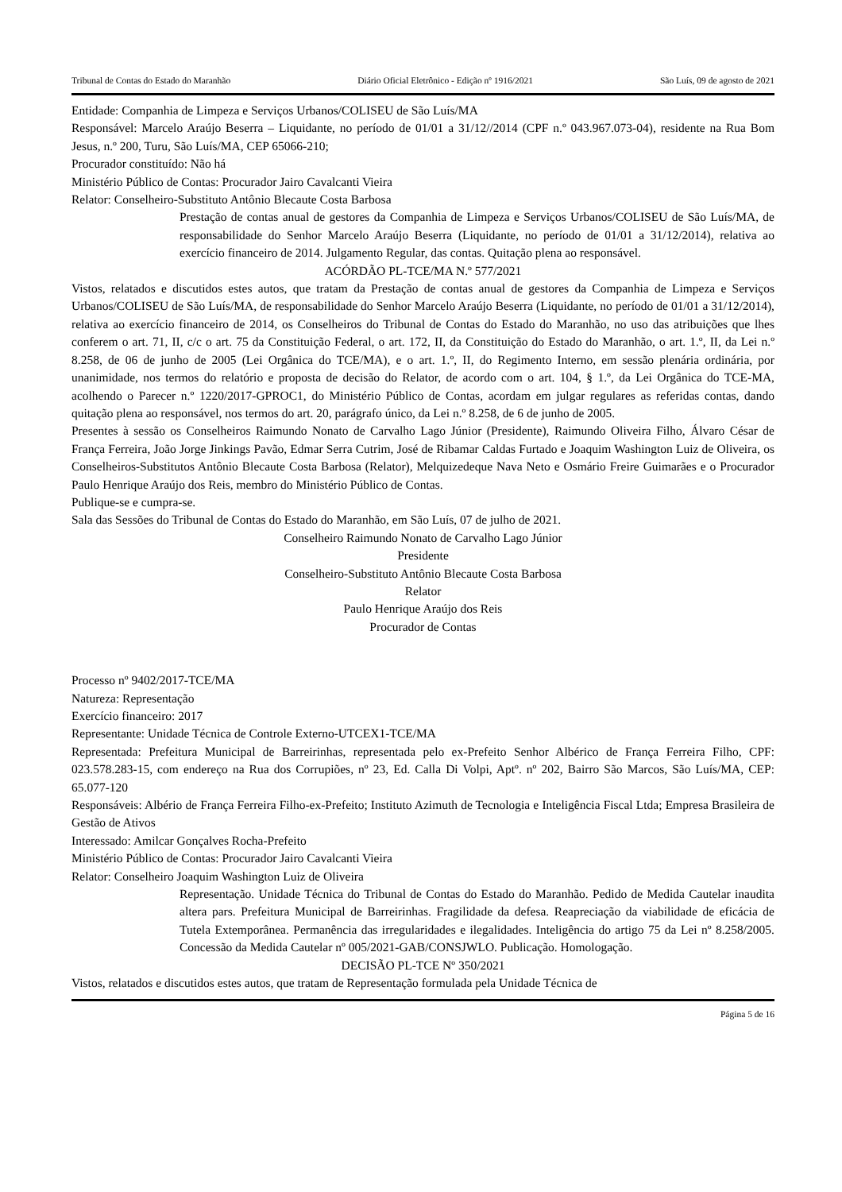Tribunal de Contas do Estado do Maranhão Diário Oficial Eletrônico - Edição nº 1916/2021 São Luís, 09 de agosto de 2021
Entidade: Companhia de Limpeza e Serviços Urbanos/COLISEU de São Luís/MA
Responsável: Marcelo Araújo Beserra – Liquidante, no período de 01/01 a 31/12//2014 (CPF n.º 043.967.073-04), residente na Rua Bom Jesus, n.º 200, Turu, São Luís/MA, CEP 65066-210;
Procurador constituído: Não há
Ministério Público de Contas: Procurador Jairo Cavalcanti Vieira
Relator: Conselheiro-Substituto Antônio Blecaute Costa Barbosa
Prestação de contas anual de gestores da Companhia de Limpeza e Serviços Urbanos/COLISEU de São Luís/MA, de responsabilidade do Senhor Marcelo Araújo Beserra (Liquidante, no período de 01/01 a 31/12/2014), relativa ao exercício financeiro de 2014. Julgamento Regular, das contas. Quitação plena ao responsável.
ACÓRDÃO PL-TCE/MA N.º 577/2021
Vistos, relatados e discutidos estes autos, que tratam da Prestação de contas anual de gestores da Companhia de Limpeza e Serviços Urbanos/COLISEU de São Luís/MA, de responsabilidade do Senhor Marcelo Araújo Beserra (Liquidante, no período de 01/01 a 31/12/2014), relativa ao exercício financeiro de 2014, os Conselheiros do Tribunal de Contas do Estado do Maranhão, no uso das atribuições que lhes conferem o art. 71, II, c/c o art. 75 da Constituição Federal, o art. 172, II, da Constituição do Estado do Maranhão, o art. 1.º, II, da Lei n.º 8.258, de 06 de junho de 2005 (Lei Orgânica do TCE/MA), e o art. 1.º, II, do Regimento Interno, em sessão plenária ordinária, por unanimidade, nos termos do relatório e proposta de decisão do Relator, de acordo com o art. 104, § 1.º, da Lei Orgânica do TCE-MA, acolhendo o Parecer n.º 1220/2017-GPROC1, do Ministério Público de Contas, acordam em julgar regulares as referidas contas, dando quitação plena ao responsável, nos termos do art. 20, parágrafo único, da Lei n.º 8.258, de 6 de junho de 2005.
Presentes à sessão os Conselheiros Raimundo Nonato de Carvalho Lago Júnior (Presidente), Raimundo Oliveira Filho, Álvaro César de França Ferreira, João Jorge Jinkings Pavão, Edmar Serra Cutrim, José de Ribamar Caldas Furtado e Joaquim Washington Luiz de Oliveira, os Conselheiros-Substitutos Antônio Blecaute Costa Barbosa (Relator), Melquizedeque Nava Neto e Osmário Freire Guimarães e o Procurador Paulo Henrique Araújo dos Reis, membro do Ministério Público de Contas.
Publique-se e cumpra-se.
Sala das Sessões do Tribunal de Contas do Estado do Maranhão, em São Luís, 07 de julho de 2021.
Conselheiro Raimundo Nonato de Carvalho Lago Júnior
Presidente
Conselheiro-Substituto Antônio Blecaute Costa Barbosa
Relator
Paulo Henrique Araújo dos Reis
Procurador de Contas
Processo nº 9402/2017-TCE/MA
Natureza: Representação
Exercício financeiro: 2017
Representante: Unidade Técnica de Controle Externo-UTCEX1-TCE/MA
Representada: Prefeitura Municipal de Barreirinhas, representada pelo ex-Prefeito Senhor Albérico de França Ferreira Filho, CPF: 023.578.283-15, com endereço na Rua dos Corrupiões, nº 23, Ed. Calla Di Volpi, Aptº. nº 202, Bairro São Marcos, São Luís/MA, CEP: 65.077-120
Responsáveis: Albério de França Ferreira Filho-ex-Prefeito; Instituto Azimuth de Tecnologia e Inteligência Fiscal Ltda; Empresa Brasileira de Gestão de Ativos
Interessado: Amilcar Gonçalves Rocha-Prefeito
Ministério Público de Contas: Procurador Jairo Cavalcanti Vieira
Relator: Conselheiro Joaquim Washington Luiz de Oliveira
Representação. Unidade Técnica do Tribunal de Contas do Estado do Maranhão. Pedido de Medida Cautelar inaudita altera pars. Prefeitura Municipal de Barreirinhas. Fragilidade da defesa. Reapreciação da viabilidade de eficácia de Tutela Extemporânea. Permanência das irregularidades e ilegalidades. Inteligência do artigo 75 da Lei nº 8.258/2005. Concessão da Medida Cautelar nº 005/2021-GAB/CONSJWLO. Publicação. Homologação.
DECISÃO PL-TCE Nº 350/2021
Vistos, relatados e discutidos estes autos, que tratam de Representação formulada pela Unidade Técnica de
Página 5 de 16